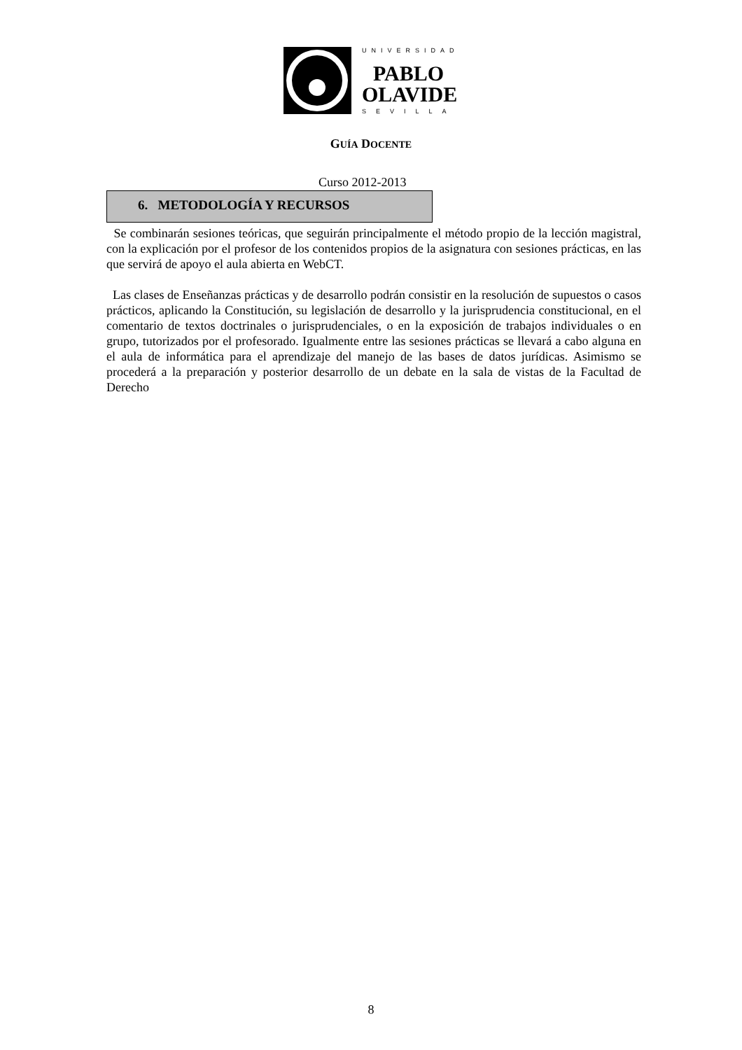UNIVERSIDAD
PABLO
OLAVIDE
SEVILLA
GUÍA DOCENTE
Curso 2012-2013
6. METODOLOGÍA Y RECURSOS
Se combinarán sesiones teóricas, que seguirán principalmente el método propio de la lección magistral, con la explicación por el profesor de los contenidos propios de la asignatura con sesiones prácticas, en las que servirá de apoyo el aula abierta en WebCT.
Las clases de Enseñanzas prácticas y de desarrollo podrán consistir en la resolución de supuestos o casos prácticos, aplicando la Constitución, su legislación de desarrollo y la jurisprudencia constitucional, en el comentario de textos doctrinales o jurisprudenciales, o en la exposición de trabajos individuales o en grupo, tutorizados por el profesorado. Igualmente entre las sesiones prácticas se llevará a cabo alguna en el aula de informática para el aprendizaje del manejo de las bases de datos jurídicas. Asimismo se procederá a la preparación y posterior desarrollo de un debate en la sala de vistas de la Facultad de Derecho
8